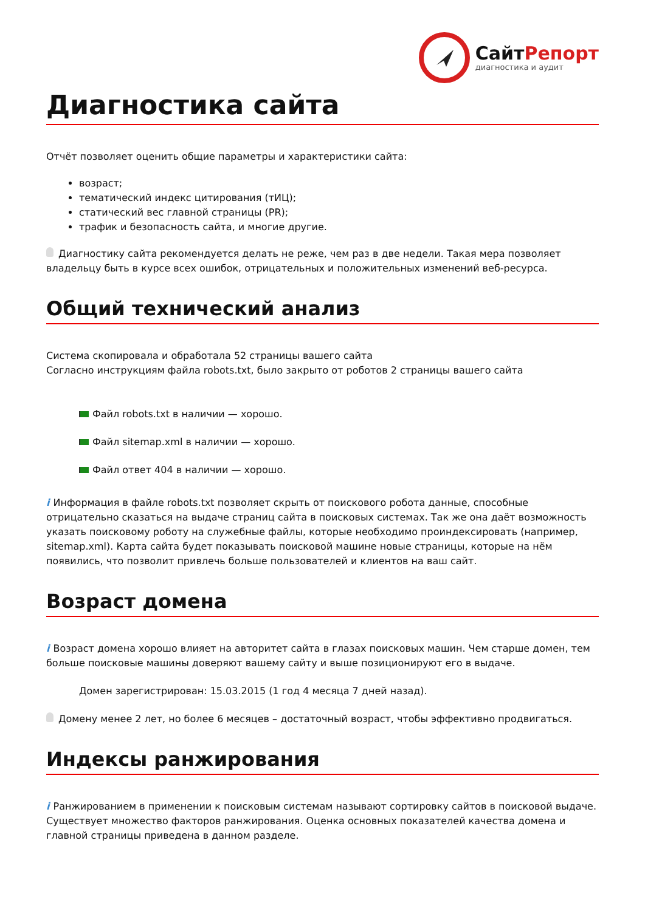СайтРепорт
диагностика и аудит
Диагностика сайта
Отчёт позволяет оценить общие параметры и характеристики сайта:
возраст;
тематический индекс цитирования (тИЦ);
статический вес главной страницы (PR);
трафик и безопасность сайта, и многие другие.
Диагностику сайта рекомендуется делать не реже, чем раз в две недели. Такая мера позволяет владельцу быть в курсе всех ошибок, отрицательных и положительных изменений веб-ресурса.
Общий технический анализ
Система скопировала и обработала 52 страницы вашего сайта
Согласно инструкциям файла robots.txt, было закрыто от роботов 2 страницы вашего сайта
Файл robots.txt в наличии — хорошо.
Файл sitemap.xml в наличии — хорошо.
Файл ответ 404 в наличии — хорошо.
i Информация в файле robots.txt позволяет скрыть от поискового робота данные, способные отрицательно сказаться на выдаче страниц сайта в поисковых системах. Так же она даёт возможность указать поисковому роботу на служебные файлы, которые необходимо проиндексировать (например, sitemap.xml). Карта сайта будет показывать поисковой машине новые страницы, которые на нём появились, что позволит привлечь больше пользователей и клиентов на ваш сайт.
Возраст домена
i Возраст домена хорошо влияет на авторитет сайта в глазах поисковых машин. Чем старше домен, тем больше поисковые машины доверяют вашему сайту и выше позиционируют его в выдаче.
Домен зарегистрирован: 15.03.2015 (1 год 4 месяца 7 дней назад).
Домену менее 2 лет, но более 6 месяцев – достаточный возраст, чтобы эффективно продвигаться.
Индексы ранжирования
i Ранжированием в применении к поисковым системам называют сортировку сайтов в поисковой выдаче. Существует множество факторов ранжирования. Оценка основных показателей качества домена и главной страницы приведена в данном разделе.